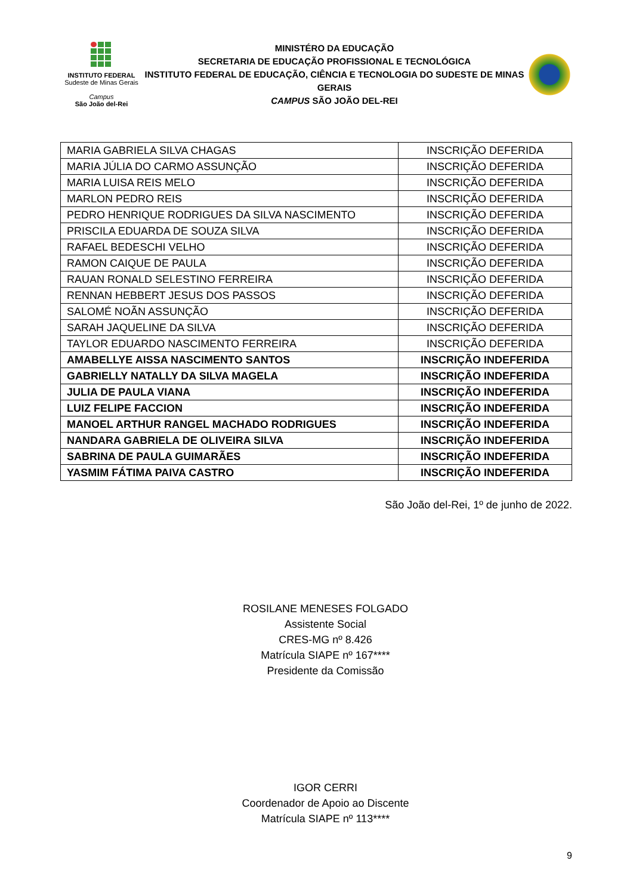INSTITUTO FEDERAL
Sudeste de Minas Gerais
Campus
São João del-Rei
MINISTÉRO DA EDUCAÇÃO
SECRETARIA DE EDUCAÇÃO PROFISSIONAL E TECNOLÓGICA
INSTITUTO FEDERAL DE EDUCAÇÃO, CIÊNCIA E TECNOLOGIA DO SUDESTE DE MINAS GERAIS
CAMPUS SÃO JOÃO DEL-REI
| MARIA GABRIELA SILVA CHAGAS | INSCRIÇÃO DEFERIDA |
| MARIA JÚLIA DO CARMO ASSUNÇÃO | INSCRIÇÃO DEFERIDA |
| MARIA LUISA REIS MELO | INSCRIÇÃO DEFERIDA |
| MARLON PEDRO REIS | INSCRIÇÃO DEFERIDA |
| PEDRO HENRIQUE RODRIGUES DA SILVA NASCIMENTO | INSCRIÇÃO DEFERIDA |
| PRISCILA EDUARDA DE SOUZA SILVA | INSCRIÇÃO DEFERIDA |
| RAFAEL BEDESCHI VELHO | INSCRIÇÃO DEFERIDA |
| RAMON CAIQUE DE PAULA | INSCRIÇÃO DEFERIDA |
| RAUAN RONALD SELESTINO FERREIRA | INSCRIÇÃO DEFERIDA |
| RENNAN HEBBERT JESUS DOS PASSOS | INSCRIÇÃO DEFERIDA |
| SALOMÉ NOÃN ASSUNÇÃO | INSCRIÇÃO DEFERIDA |
| SARAH JAQUELINE DA SILVA | INSCRIÇÃO DEFERIDA |
| TAYLOR EDUARDO NASCIMENTO FERREIRA | INSCRIÇÃO DEFERIDA |
| AMABELLYE AISSA NASCIMENTO SANTOS | INSCRIÇÃO INDEFERIDA |
| GABRIELLY NATALLY DA SILVA MAGELA | INSCRIÇÃO INDEFERIDA |
| JULIA DE PAULA VIANA | INSCRIÇÃO INDEFERIDA |
| LUIZ FELIPE FACCION | INSCRIÇÃO INDEFERIDA |
| MANOEL ARTHUR RANGEL MACHADO RODRIGUES | INSCRIÇÃO INDEFERIDA |
| NANDARA GABRIELA DE OLIVEIRA SILVA | INSCRIÇÃO INDEFERIDA |
| SABRINA DE PAULA GUIMARÃES | INSCRIÇÃO INDEFERIDA |
| YASMIM FÁTIMA PAIVA CASTRO | INSCRIÇÃO INDEFERIDA |
São João del-Rei, 1º de junho de 2022.
ROSILANE MENESES FOLGADO
Assistente Social
CRES-MG nº 8.426
Matrícula SIAPE nº 167****
Presidente da Comissão
IGOR CERRI
Coordenador de Apoio ao Discente
Matrícula SIAPE nº 113****
9